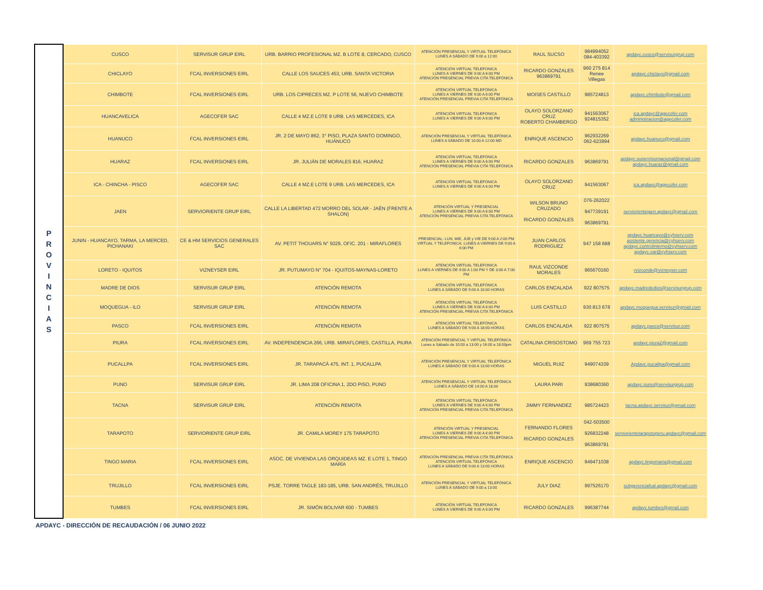| P R O V I N C I A S | CUSCO | SERVISUR GRUP EIRL | URB. BARRIO PROFESIONAL MZ. B LOTE 8, CERCADO, CUSCO | ATENCIÓN PRESENCIAL Y VIRTUAL TELEFÓNICA LUNES A SÁBADO DE 9:00 a 12:00 | RAUL SUCSO | 984994052 084-403392 | apdayc.cusco@servisurgrup.com |
| | CHICLAYO | FCAL INVERSIONES EIRL | CALLE LOS SAUCES 453, URB. SANTA VICTORIA | ATENCIÓN VIRTUAL TELEFONICA LUNES A VIERNES DE 9:00 A 6:00 PM ATENCIÓN PRESENCIAL PREVIA CITA TELEFÓNICA | RICARDO GONZALES 963869791 | 960 275 814 Renee Villegas | apdayc.chiclayo@gmail.com |
| | CHIMBOTE | FCAL INVERSIONES EIRL | URB. LOS CIPRECES MZ. P LOTE 56, NUEVO CHIMBOTE | ATENCIÓN VIRTUAL TELEFÓNICA LUNES A VIERNES DE 9:00 A 6:00 PM ATENCIÓN PRESENCIAL PREVIA CITA TELEFÓNICA | MOISES CASTILLO | 985724813 | apdayc.chimbote@gmail.com |
| | HUANCAVELICA | AGECOFER SAC | CALLE 4 MZ.E LOTE 9 URB. LAS MERCEDES, ICA | ATENCIÓN VIRTUAL TELEFONICA LUNES A VIERNES DE 9:00 A 6:00 PM | OLAYO SOLORZANO CRUZ ROBERTO CHAMBERGO | 941563067 924815352 | ica.apdayc@agecofer.com administracion@agecofer.com |
| | HUANUCO | FCAL INVERSIONES EIRL | JR. 2 DE MAYO 862, 3° PISO, PLAZA SANTO DOMINGO, HUÁNUCO | ATENCIÓN PRESENCIAL Y VIRTUAL TELEFÓNICA LUNES A SÁBADO DE 10:00 A 12:00 MD | ENRIQUE ASCENCIO | 962932269 062-623994 | apdayc.huanuco@gmail.com |
| | HUARAZ | FCAL INVERSIONES EIRL | JR. JULIÁN DE MORALES 816, HUARAZ | ATENCIÓN VIRTUAL TELEFÓNICA LUNES A VIERNES DE 9:00 A 6:00 PM ATENCIÓN PRESENCIAL PREVIA CITA TELEFÓNICA | RICARDO GONZALES | 963869791 | apdayc.supervisornacional@gmail.com apdayc.huaraz@gmail.com |
| | ICA - CHINCHA - PISCO | AGECOFER SAC | CALLE 4 MZ.E LOTE 9 URB. LAS MERCEDES, ICA | ATENCIÓN VIRTUAL TELEFONICA LUNES A VIERNES DE 9:00 A 6:00 PM | OLAYO SOLORZANO CRUZ | 941563067 | ica.apdayc@agecofer.com |
| | JAEN | SERVIORIENTE GRUP EIRL | CALLE LA LIBERTAD 472 MORRO DEL SOLAR - JAÉN (FRENTE A SHALON) | ATENCIÓN VIRTUAL Y PRESENCIAL LUNES A VIERNES DE 9:00 A 6:00 PM ATENCIÓN PRESENCIAL PREVIA CITA TELEFÓNICA | WILSON BRUNO CRUZADO RICARDO GONZALES | 076-262022 947739191 963869791 | serviorientejaen.apdayc@gmail.com |
| | JUNIN - HUANCAYO, TARMA, LA MERCED, PICHANAKI | CE & HM SERVICIOS GENERALES SAC | AV. PETIT THOUARS N° 5029, OFIC. 201 - MIRAFLORES | PRESENCIAL: LUN, MIE, JUE y VIE DE 9:00 A 2:00 PM VIRTUAL Y TELEFONICA: LUNES A VIERNES DE 9:00 A 6:00 PM | JUAN CARLOS RODRIGUEZ | 947 158 688 | apdayc.huancayo@cyhserv.com asistente.gerencia@cyhserv.com apdayc.controlinterno@cyhserv.com apdayc.car@cyhserv.com |
| | LORETO - IQUITOS | VIZNEYSER EIRL | JR. PUTUMAYO N° 704 - IQUITOS-MAYNAS-LORETO | ATENCIÓN VIRTUAL TELEFONICA LUNES A VIERNES DE 9:00 A 1:00 PM Y DE 3:00 A 7:00 PM | RAUL VIZCONDE MORALES | 965670160 | rvizconde@vizneyser.com |
| | MADRE DE DIOS | SERVISUR GRUP EIRL | ATENCIÓN REMOTA | ATENCIÓN VIRTUAL TELEFÓNICA LUNES A SÁBADO DE 9:00 A 18:00 HORAS | CARLOS ENCALADA | 922 807575 | apdayc.madrededios@servisurgrup.com |
| | MOQUEGUA - ILO | SERVISUR GRUP EIRL | ATENCIÓN REMOTA | ATENCIÓN VIRTUAL TELEFÓNICA LUNES A VIERNES DE 9:00 A 6:00 PM ATENCIÓN PRESENCIAL PREVIA CITA TELEFÓNICA | LUIS CASTILLO | 930 813 678 | apdayc.moquegua.servisur@gmail.com |
| | PASCO | FCAL INVERSIONES EIRL | ATENCIÓN REMOTA | ATENCIÓN VIRTUAL TELEFÓNICA LUNES A SÁBADO DE 9:00 A 18:00 HORAS | CARLOS ENCALADA | 922 807575 | apdayc.pasco@servisur.com |
| | PIURA | FCAL INVERSIONES EIRL | AV. INDEPENDENCIA 266, URB. MIRAFLORES, CASTILLA, PIURA | ATENCIÓN PRESENCIAL Y VIRTUAL TELEFÓNICA Lunes a Sábado de 10:00 a 13:00 y 16:00 a 18:00pm | CATALINA CRISOSTOMO | 969 755 723 | apdayc.piura2@gmail.com |
| | PUCALLPA | FCAL INVERSIONES EIRL | JR. TARAPACÁ 475, INT. 1, PUCALLPA | ATENCIÓN PRESENCIAL Y VIRTUAL TELEFÓNICA LUNES A SÁBADO DE 9:00 A 13:00 HORAS | MIGUEL RUIZ | 949074339 | Apdayc.pucallpa@gmail.com |
| | PUNO | SERVISUR GRUP EIRL | JR. LIMA 208 OFICINA 1, 2DO PISO, PUNO | ATENCIÓN PRESENCIAL Y VIRTUAL TELEFÓNICA LUNES A SÁBADO DE 14:00 A 18:00 | LAURA PARI | 938680360 | apdayc.puno@servisurgrup.com |
| | TACNA | SERVISUR GRUP EIRL | ATENCIÓN REMOTA | ATENCIÓN VIRTUAL TELEFÓNICA LUNES A VIERNES DE 9:00 A 6:00 PM ATENCIÓN PRESENCIAL PREVIA CITA TELEFÓNICA | JIMMY FERNANDEZ | 985724423 | tacna.apdayc.servisur@gmail.com |
| | TARAPOTO | SERVIORIENTE GRUP EIRL | JR. CAMILA MOREY 175 TARAPOTO | ATENCIÓN VIRTUAL Y PRESENCIAL LUNES A VIERNES DE 9:00 A 6:00 PM ATENCIÓN PRESENCIAL PREVIA CITA TELEFÓNICA | FERNANDO FLORES RICARDO GONZALES | 042-503500 926832248 963869791 | serviorientetarapotoperu.apdayc@gmail.com |
| | TINGO MARIA | FCAL INVERSIONES EIRL | ASOC. DE VIVIENDA LAS ORQUIDEAS MZ. E LOTE 1, TINGO MARÍA | ATENCIÓN PRESENCIAL PREVIA CITA TELEFÓNICA ATENCIÓN VIRTUAL TELEFÓNICA LUNES A SÁBADO DE 9:00 A 13:00 HORAS | ENRIQUE ASCENCIO | 949471038 | apdayc.tingomaria@gmail.com |
| | TRUJILLO | FCAL INVERSIONES EIRL | PSJE. TORRE TAGLE 183-185, URB. SAN ANDRÉS, TRUJILLO | ATENCIÓN PRESENCIAL Y VIRTUAL TELEFÓNICA LUNES A SÁBADO DE 9:00 a 13:00 | JULY DIAZ | 997526170 | subgerenciafcal.apdayc@gmail.com |
| | TUMBES | FCAL INVERSIONES EIRL | JR. SIMÓN BOLIVAR 600 - TUMBES | ATENCIÓN VIRTUAL TELEFONICA LUNES A VIERNES DE 9:00 A 6:00 PM | RICARDO GONZALES | 996387744 | apdayc.tumbes@gmail.com |
APDAYC - DIRECCIÓN DE RECAUDACIÓN / 06 JUNIO 2022